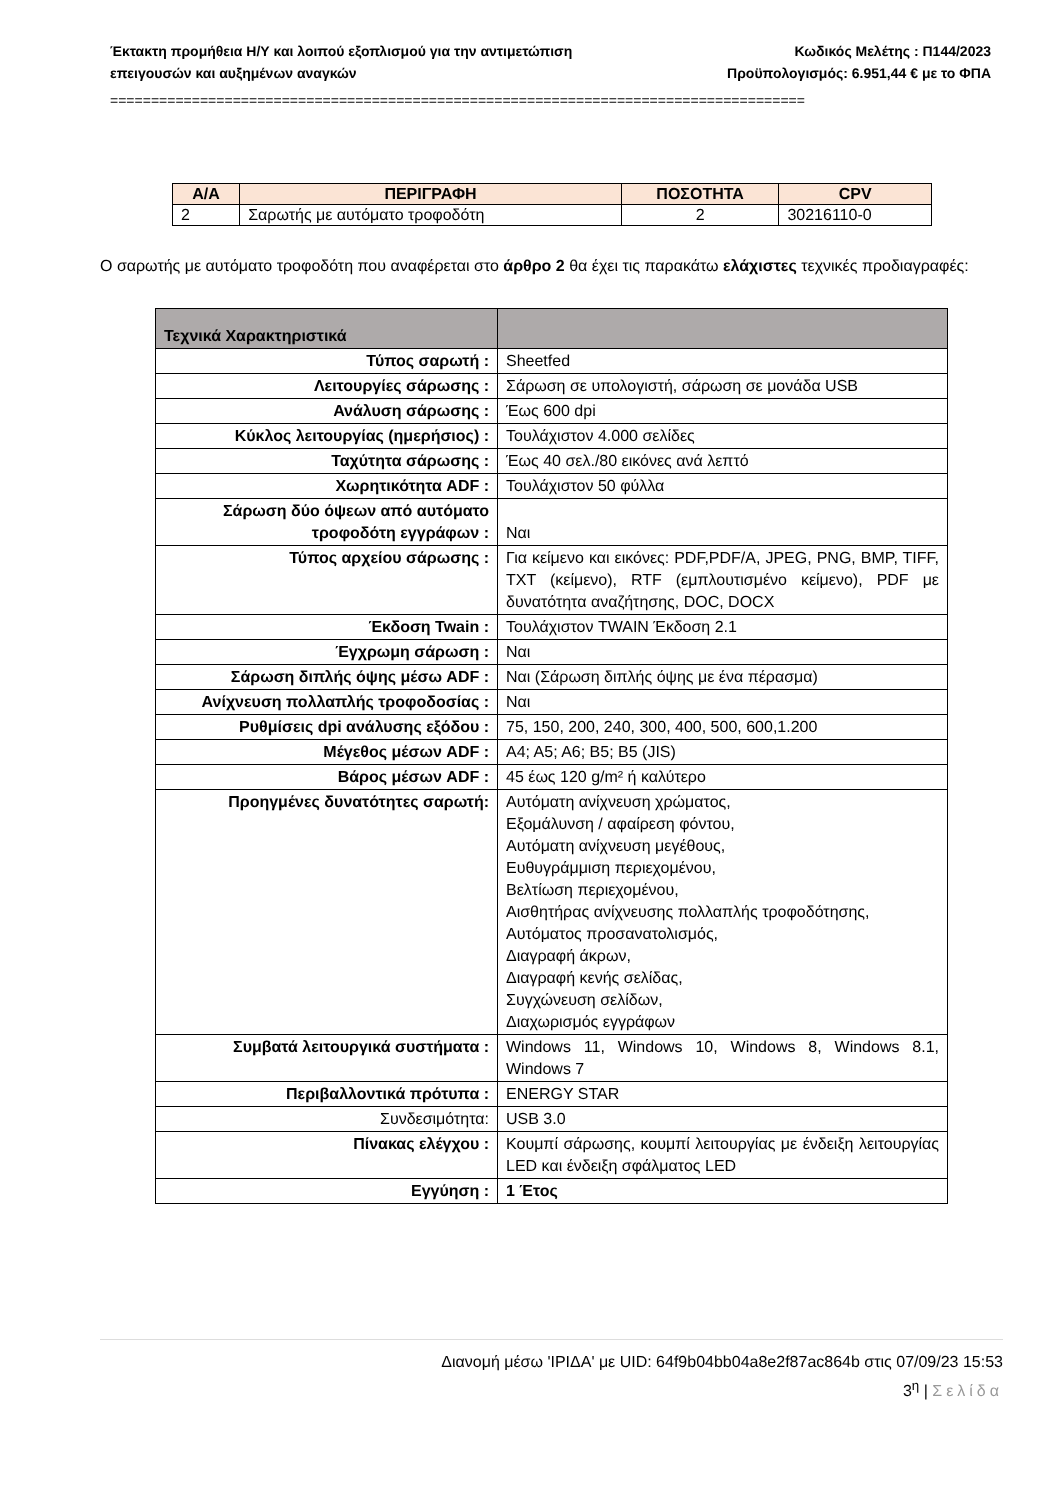Έκτακτη προμήθεια Η/Υ και λοιπού εξοπλισμού για την αντιμετώπιση
επειγουσών και αυξημένων αναγκών
Κωδικός Μελέτης : Π144/2023
Προϋπολογισμός: 6.951,44 € με το ΦΠΑ
=====================================================================================
| Α/Α | ΠΕΡΙΓΡΑΦΗ | ΠΟΣΟΤΗΤΑ | CPV |
| --- | --- | --- | --- |
| 2 | Σαρωτής με αυτόματο τροφοδότη | 2 | 30216110-0 |
Ο σαρωτής με αυτόματο τροφοδότη που αναφέρεται στο άρθρο 2 θα έχει τις παρακάτω ελάχιστες τεχνικές προδιαγραφές:
| Τεχνικά Χαρακτηριστικά | |
| Τύπος σαρωτή : | Sheetfed |
| Λειτουργίες σάρωσης : | Σάρωση σε υπολογιστή, σάρωση σε μονάδα USB |
| Ανάλυση σάρωσης : | Έως 600 dpi |
| Κύκλος λειτουργίας (ημερήσιος) : | Τουλάχιστον 4.000 σελίδες |
| Ταχύτητα σάρωσης : | Έως 40 σελ./80 εικόνες ανά λεπτό |
| Χωρητικότητα ADF : | Τουλάχιστον 50 φύλλα |
| Σάρωση δύο όψεων από αυτόματο τροφοδότη εγγράφων : | Ναι |
| Τύπος αρχείου σάρωσης : | Για κείμενο και εικόνες: PDF,PDF/A, JPEG, PNG, BMP, TIFF, TXT (κείμενο), RTF (εμπλουτισμένο κείμενο), PDF με δυνατότητα αναζήτησης, DOC, DOCX |
| Έκδοση Twain : | Τουλάχιστον TWAIN Έκδοση 2.1 |
| Έγχρωμη σάρωση : | Ναι |
| Σάρωση διπλής όψης μέσω ADF : | Ναι (Σάρωση διπλής όψης με ένα πέρασμα) |
| Ανίχνευση πολλαπλής τροφοδοσίας : | Ναι |
| Ρυθμίσεις dpi ανάλυσης εξόδου : | 75, 150, 200, 240, 300, 400, 500, 600,1.200 |
| Μέγεθος μέσων ADF : | A4; A5; A6; B5; B5 (JIS) |
| Βάρος μέσων ADF : | 45 έως 120 g/m² ή καλύτερο |
| Προηγμένες δυνατότητες σαρωτή: | Αυτόματη ανίχνευση χρώματος, Εξομάλυνση / αφαίρεση φόντου, Αυτόματη ανίχνευση μεγέθους, Ευθυγράμμιση περιεχομένου, Βελτίωση περιεχομένου, Αισθητήρας ανίχνευσης πολλαπλής τροφοδότησης, Αυτόματος προσανατολισμός, Διαγραφή άκρων, Διαγραφή κενής σελίδας, Συγχώνευση σελίδων, Διαχωρισμός εγγράφων |
| Συμβατά λειτουργικά συστήματα : | Windows 11, Windows 10, Windows 8, Windows 8.1, Windows 7 |
| Περιβαλλοντικά πρότυπα : | ENERGY STAR |
| Συνδεσιμότητα: | USB 3.0 |
| Πίνακας ελέγχου : | Κουμπί σάρωσης, κουμπί λειτουργίας με ένδειξη λειτουργίας LED και ένδειξη σφάλματος LED |
| Εγγύηση : | 1 Έτος |
Διανομή μέσω 'ΙΡΙΔΑ' με UID: 64f9b04bb04a8e2f87ac864b στις 07/09/23 15:53
3<sup>η</sup> | Σελίδα